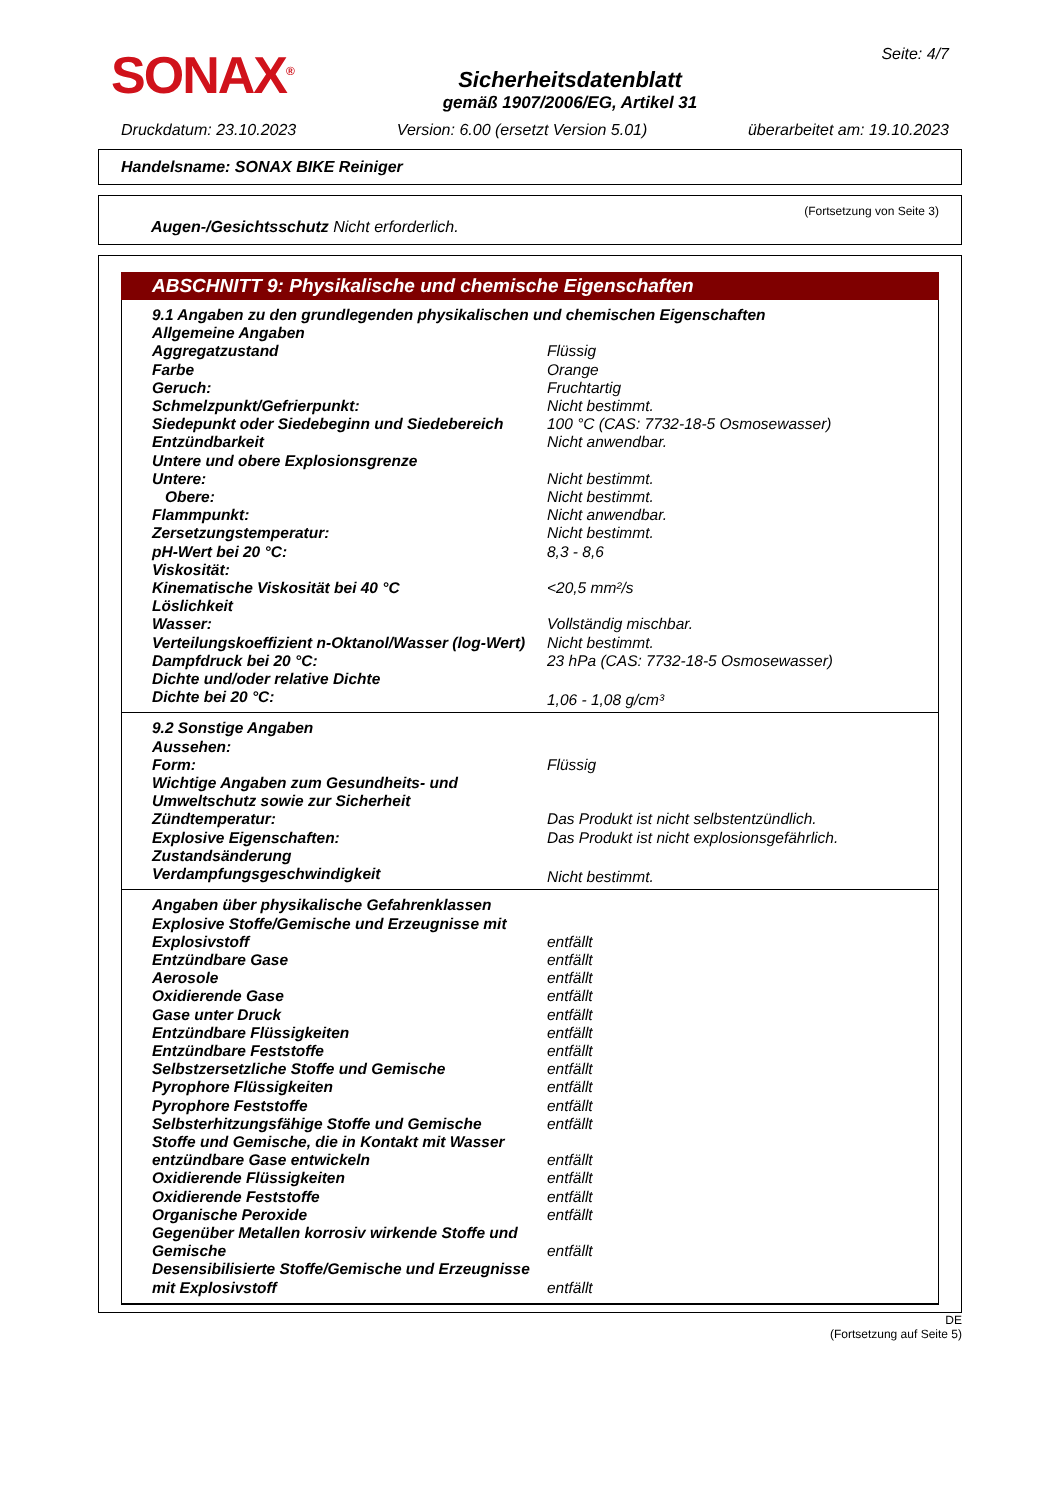SONAX<sup>®</sup>
Sicherheitsdatenblatt
gemäß 1907/2006/EG, Artikel 31
Seite: 4/7
Druckdatum: 23.10.2023 Version: 6.00 (ersetzt Version 5.01) überarbeitet am: 19.10.2023
Handelsname: SONAX BIKE Reiniger
(Fortsetzung von Seite 3)
Augen-/Gesichtsschutz Nicht erforderlich.
ABSCHNITT 9: Physikalische und chemische Eigenschaften
| 9.1 Angaben zu den grundlegenden physikalischen und chemischen Eigenschaften | |
| Allgemeine Angaben | |
| Aggregatzustand | Flüssig |
| Farbe | Orange |
| Geruch: | Fruchtartig |
| Schmelzpunkt/Gefrierpunkt: | Nicht bestimmt. |
| Siedepunkt oder Siedebeginn und Siedebereich | 100 °C (CAS: 7732-18-5 Osmosewasser) |
| Entzündbarkeit | Nicht anwendbar. |
| Untere und obere Explosionsgrenze | |
| Untere: | Nicht bestimmt. |
| Obere: | Nicht bestimmt. |
| Flammpunkt: | Nicht anwendbar. |
| Zersetzungstemperatur: | Nicht bestimmt. |
| pH-Wert bei 20 °C: | 8,3 - 8,6 |
| Viskosität: | |
| Kinematische Viskosität bei 40 °C | <20,5 mm²/s |
| Löslichkeit | |
| Wasser: | Vollständig mischbar. |
| Verteilungskoeffizient n-Oktanol/Wasser (log-Wert) | Nicht bestimmt. |
| Dampfdruck bei 20 °C: | 23 hPa (CAS: 7732-18-5 Osmosewasser) |
| Dichte und/oder relative Dichte | |
| Dichte bei 20 °C: | 1,06 - 1,08 g/cm³ |
| 9.2 Sonstige Angaben | |
| Aussehen: | |
| Form: | Flüssig |
| Wichtige Angaben zum Gesundheits- und Umweltschutz sowie zur Sicherheit | |
| Zündtemperatur: | Das Produkt ist nicht selbstentzündlich. |
| Explosive Eigenschaften: | Das Produkt ist nicht explosionsgefährlich. |
| Zustandsänderung | |
| Verdampfungsgeschwindigkeit | Nicht bestimmt. |
| Angaben über physikalische Gefahrenklassen | |
| Explosive Stoffe/Gemische und Erzeugnisse mit Explosivstoff | entfällt |
| Entzündbare Gase | entfällt |
| Aerosole | entfällt |
| Oxidierende Gase | entfällt |
| Gase unter Druck | entfällt |
| Entzündbare Flüssigkeiten | entfällt |
| Entzündbare Feststoffe | entfällt |
| Selbstzersetzliche Stoffe und Gemische | entfällt |
| Pyrophore Flüssigkeiten | entfällt |
| Pyrophore Feststoffe | entfällt |
| Selbsterhitzungsfähige Stoffe und Gemische | entfällt |
| Stoffe und Gemische, die in Kontakt mit Wasser entzündbare Gase entwickeln | entfällt |
| Oxidierende Flüssigkeiten | entfällt |
| Oxidierende Feststoffe | entfällt |
| Organische Peroxide | entfällt |
| Gegenüber Metallen korrosiv wirkende Stoffe und Gemische | entfällt |
| Desensibilisierte Stoffe/Gemische und Erzeugnisse mit Explosivstoff | entfällt |
DE
(Fortsetzung auf Seite 5)